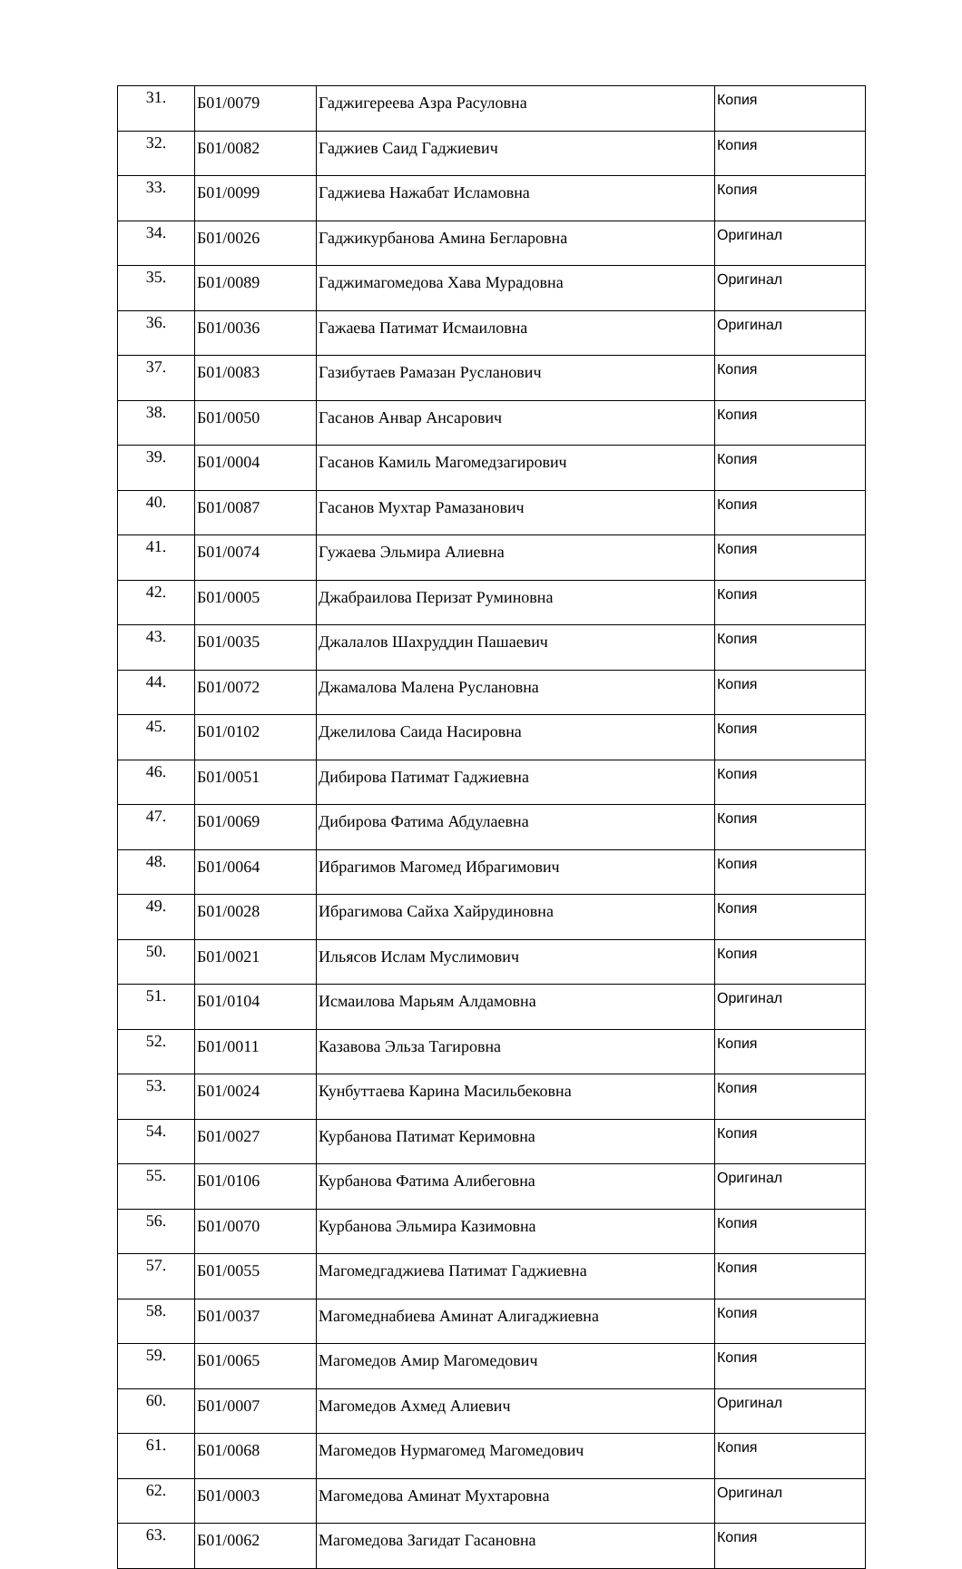| 31. | Б01/0079 | Гаджигереева Азра Расуловна | Копия |
| 32. | Б01/0082 | Гаджиев Саид Гаджиевич | Копия |
| 33. | Б01/0099 | Гаджиева Нажабат Исламовна | Копия |
| 34. | Б01/0026 | Гаджикурбанова Амина Бегларовна | Оригинал |
| 35. | Б01/0089 | Гаджимагомедова Хава Мурадовна | Оригинал |
| 36. | Б01/0036 | Гажаева Патимат Исмаиловна | Оригинал |
| 37. | Б01/0083 | Газибутаев Рамазан Русланович | Копия |
| 38. | Б01/0050 | Гасанов Анвар Ансарович | Копия |
| 39. | Б01/0004 | Гасанов Камиль Магомедзагирович | Копия |
| 40. | Б01/0087 | Гасанов Мухтар Рамазанович | Копия |
| 41. | Б01/0074 | Гужаева Эльмира Алиевна | Копия |
| 42. | Б01/0005 | Джабраилова Перизат Руминовна | Копия |
| 43. | Б01/0035 | Джалалов Шахруддин Пашаевич | Копия |
| 44. | Б01/0072 | Джамалова Малена Руслановна | Копия |
| 45. | Б01/0102 | Джелилова Саида Насировна | Копия |
| 46. | Б01/0051 | Дибирова Патимат Гаджиевна | Копия |
| 47. | Б01/0069 | Дибирова Фатима Абдулаевна | Копия |
| 48. | Б01/0064 | Ибрагимов Магомед Ибрагимович | Копия |
| 49. | Б01/0028 | Ибрагимова Сайха Хайрудиновна | Копия |
| 50. | Б01/0021 | Ильясов Ислам Муслимович | Копия |
| 51. | Б01/0104 | Исмаилова Марьям Алдамовна | Оригинал |
| 52. | Б01/0011 | Казавова Эльза Тагировна | Копия |
| 53. | Б01/0024 | Кунбуттаева Карина Масильбековна | Копия |
| 54. | Б01/0027 | Курбанова Патимат Керимовна | Копия |
| 55. | Б01/0106 | Курбанова Фатима Алибеговна | Оригинал |
| 56. | Б01/0070 | Курбанова Эльмира Казимовна | Копия |
| 57. | Б01/0055 | Магомедгаджиева Патимат Гаджиевна | Копия |
| 58. | Б01/0037 | Магомеднабиева Аминат Алигаджиевна | Копия |
| 59. | Б01/0065 | Магомедов Амир Магомедович | Копия |
| 60. | Б01/0007 | Магомедов Ахмед Алиевич | Оригинал |
| 61. | Б01/0068 | Магомедов Нурмагомед Магомедович | Копия |
| 62. | Б01/0003 | Магомедова Аминат Мухтаровна | Оригинал |
| 63. | Б01/0062 | Магомедова Загидат Гасановна | Копия |